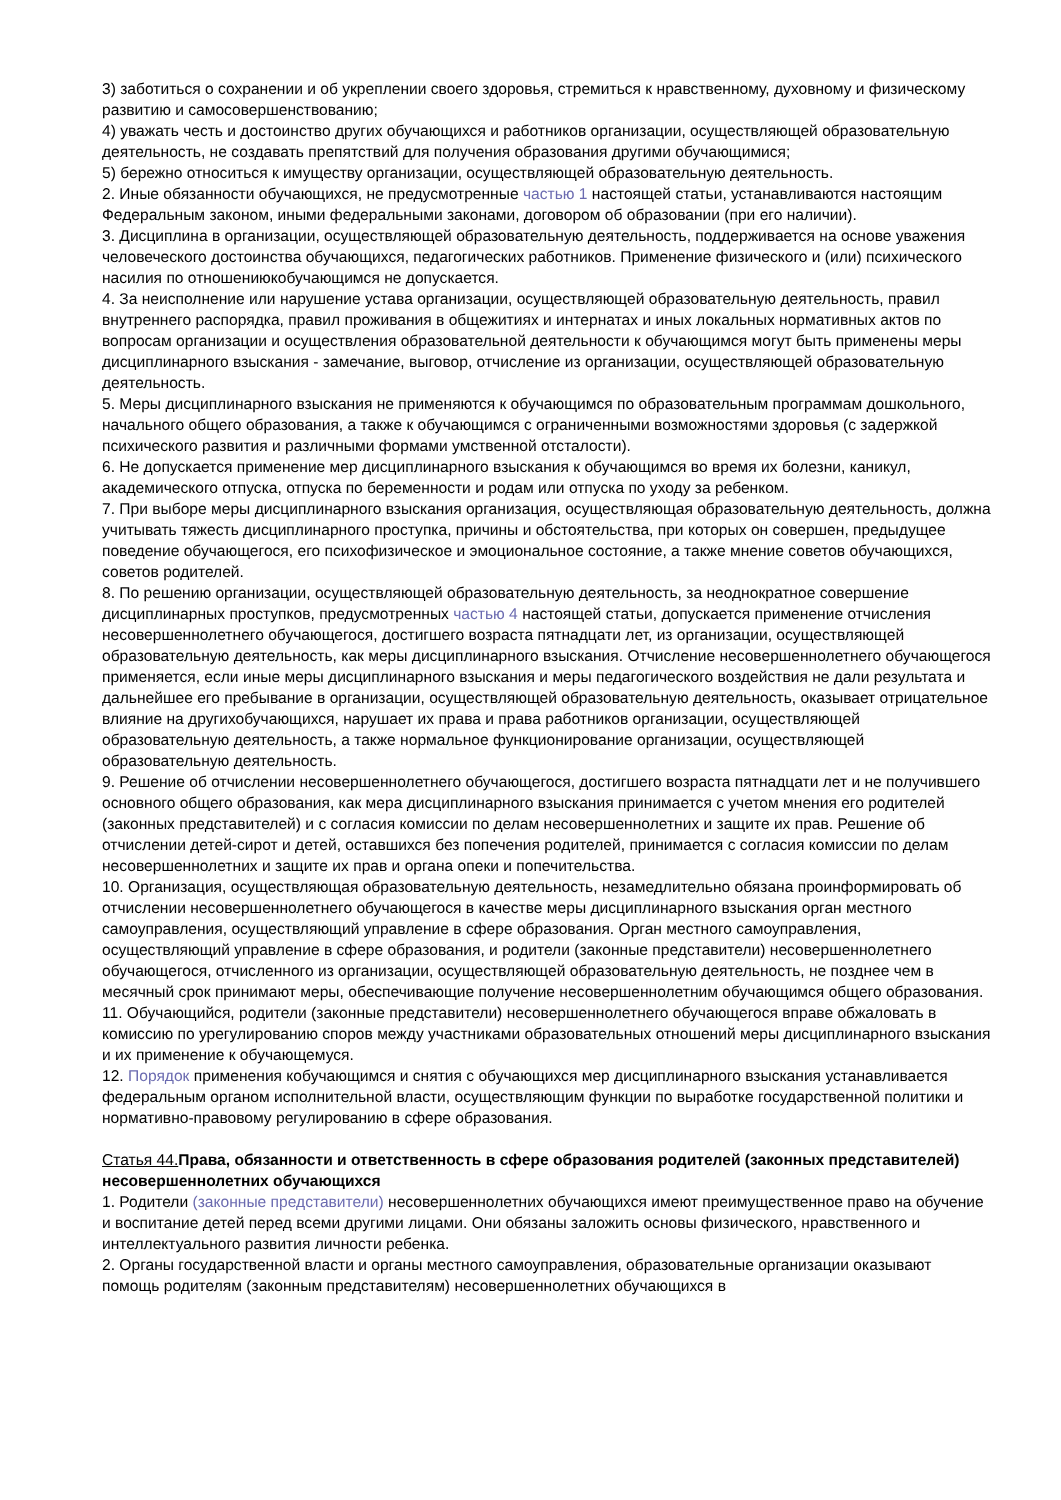3) заботиться о сохранении и об укреплении своего здоровья, стремиться к нравственному, духовному и физическому развитию и самосовершенствованию;
4) уважать честь и достоинство других обучающихся и работников организации, осуществляющей образовательную деятельность, не создавать препятствий для получения образования другими обучающимися;
5) бережно относиться к имуществу организации, осуществляющей образовательную деятельность.
2. Иные обязанности обучающихся, не предусмотренные частью 1 настоящей статьи, устанавливаются настоящим Федеральным законом, иными федеральными законами, договором об образовании (при его наличии).
3. Дисциплина в организации, осуществляющей образовательную деятельность, поддерживается на основе уважения человеческого достоинства обучающихся, педагогических работников. Применение физического и (или) психического насилия по отношениюкобучающимся не допускается.
4. За неисполнение или нарушение устава организации, осуществляющей образовательную деятельность, правил внутреннего распорядка, правил проживания в общежитиях и интернатах и иных локальных нормативных актов по вопросам организации и осуществления образовательной деятельности к обучающимся могут быть применены меры дисциплинарного взыскания - замечание, выговор, отчисление из организации, осуществляющей образовательную деятельность.
5. Меры дисциплинарного взыскания не применяются к обучающимся по образовательным программам дошкольного, начального общего образования, а также к обучающимся с ограниченными возможностями здоровья (с задержкой психического развития и различными формами умственной отсталости).
6. Не допускается применение мер дисциплинарного взыскания к обучающимся во время их болезни, каникул, академического отпуска, отпуска по беременности и родам или отпуска по уходу за ребенком.
7. При выборе меры дисциплинарного взыскания организация, осуществляющая образовательную деятельность, должна учитывать тяжесть дисциплинарного проступка, причины и обстоятельства, при которых он совершен, предыдущее поведение обучающегося, его психофизическое и эмоциональное состояние, а также мнение советов обучающихся, советов родителей.
8. По решению организации, осуществляющей образовательную деятельность, за неоднократное совершение дисциплинарных проступков, предусмотренных частью 4 настоящей статьи, допускается применение отчисления несовершеннолетнего обучающегося, достигшего возраста пятнадцати лет, из организации, осуществляющей образовательную деятельность, как меры дисциплинарного взыскания. Отчисление несовершеннолетнего обучающегося применяется, если иные меры дисциплинарного взыскания и меры педагогического воздействия не дали результата и дальнейшее его пребывание в организации, осуществляющей образовательную деятельность, оказывает отрицательное влияние на другихобучающихся, нарушает их права и права работников организации, осуществляющей образовательную деятельность, а также нормальное функционирование организации, осуществляющей образовательную деятельность.
9. Решение об отчислении несовершеннолетнего обучающегося, достигшего возраста пятнадцати лет и не получившего основного общего образования, как мера дисциплинарного взыскания принимается с учетом мнения его родителей (законных представителей) и с согласия комиссии по делам несовершеннолетних и защите их прав. Решение об отчислении детей-сирот и детей, оставшихся без попечения родителей, принимается с согласия комиссии по делам несовершеннолетних и защите их прав и органа опеки и попечительства.
10. Организация, осуществляющая образовательную деятельность, незамедлительно обязана проинформировать об отчислении несовершеннолетнего обучающегося в качестве меры дисциплинарного взыскания орган местного самоуправления, осуществляющий управление в сфере образования. Орган местного самоуправления, осуществляющий управление в сфере образования, и родители (законные представители) несовершеннолетнего обучающегося, отчисленного из организации, осуществляющей образовательную деятельность, не позднее чем в месячный срок принимают меры, обеспечивающие получение несовершеннолетним обучающимся общего образования.
11. Обучающийся, родители (законные представители) несовершеннолетнего обучающегося вправе обжаловать в комиссию по урегулированию споров между участниками образовательных отношений меры дисциплинарного взыскания и их применение к обучающемуся.
12. Порядок применения кобучающимся и снятия с обучающихся мер дисциплинарного взыскания устанавливается федеральным органом исполнительной власти, осуществляющим функции по выработке государственной политики и нормативно-правовому регулированию в сфере образования.
Статья 44. Права, обязанности и ответственность в сфере образования родителей (законных представителей) несовершеннолетних обучающихся
1. Родители (законные представители) несовершеннолетних обучающихся имеют преимущественное право на обучение и воспитание детей перед всеми другими лицами. Они обязаны заложить основы физического, нравственного и интеллектуального развития личности ребенка.
2. Органы государственной власти и органы местного самоуправления, образовательные организации оказывают помощь родителям (законным представителям) несовершеннолетних обучающихся в